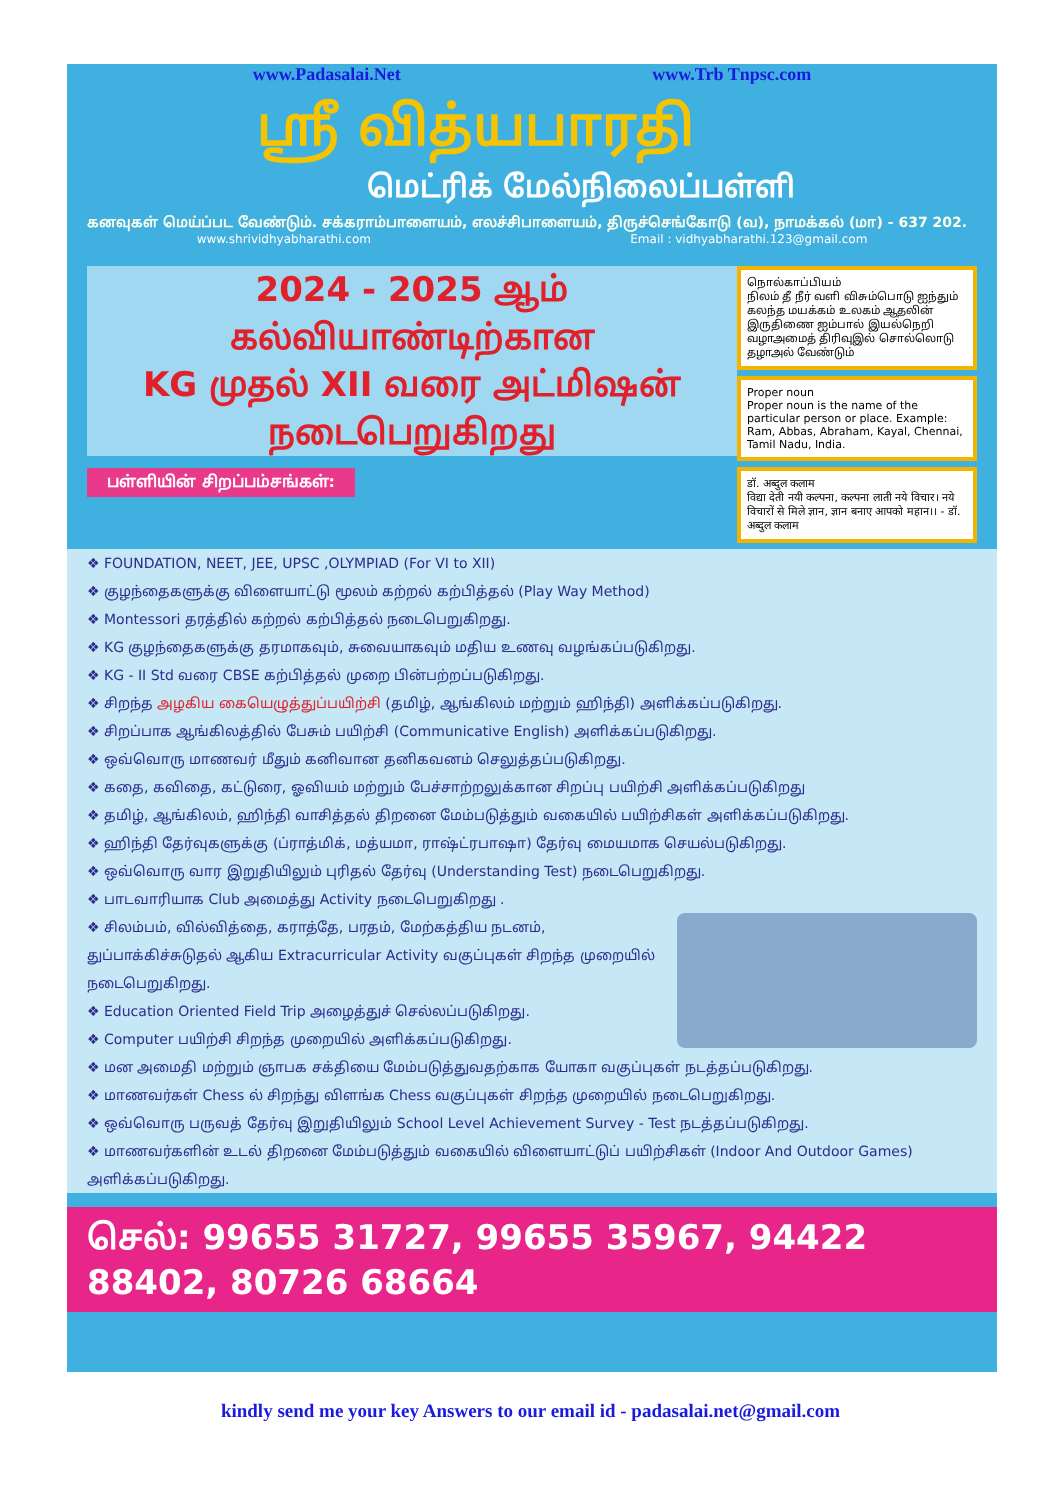www.Padasalai.Net www.Trb Tnpsc.com
ஸ்ரீ வித்யபாரதி
மெட்ரிக் மேல்நிலைப்பள்ளி
கனவுகள் மெய்ப்பட வேண்டும். சக்கராம்பாளையம், எலச்சிபாளையம், திருச்செங்கோடு (வ), நாமக்கல் (மா) - 637 202.
www.shrividhyabharathi.com Email : vidhyabharathi.123@gmail.com
2024 - 2025 ஆம்
கல்வியாண்டிற்கான
KG முதல் XII வரை அட்மிஷன்
நடைபெறுகிறது
பள்ளியின் சிறப்பம்சங்கள்:
நொல்காப்பியம்
நிலம் தீ நீர் வளி விசும்பொடு ஐந்தும் கலந்த மயக்கம் உலகம் ஆதலின் இருதிணை ஐம்பால் இயல்நெறி வழாஅமைத் திரிவுஇல் சொல்லொடு தழாஅல் வேண்டும்
Proper noun
Proper noun is the name of the particular person or place. Example: Ram, Abbas, Abraham, Kayal, Chennai, Tamil Nadu, India.
डॉ. अब्दुल कलाम
विद्या देती नयी कल्पना, कल्पना लाती नये विचार। नये विचारों से मिले ज्ञान, ज्ञान बनाए आपको महान।। - डॉ. अब्दुल कलाम
❖ FOUNDATION, NEET, JEE, UPSC ,OLYMPIAD (For VI to XII)
❖ குழந்தைகளுக்கு விளையாட்டு மூலம் கற்றல் கற்பித்தல் (Play Way Method)
❖ Montessori தரத்தில் கற்றல் கற்பித்தல் நடைபெறுகிறது.
❖ KG குழந்தைகளுக்கு தரமாகவும், சுவையாகவும் மதிய உணவு வழங்கப்படுகிறது.
❖ KG - II Std வரை CBSE கற்பித்தல் முறை பின்பற்றப்படுகிறது.
❖ சிறந்த அழகிய கையெழுத்துப்பயிற்சி (தமிழ், ஆங்கிலம் மற்றும் ஹிந்தி) அளிக்கப்படுகிறது.
❖ சிறப்பாக ஆங்கிலத்தில் பேசும் பயிற்சி (Communicative English) அளிக்கப்படுகிறது.
❖ ஒவ்வொரு மாணவர் மீதும் கனிவான தனிகவனம் செலுத்தப்படுகிறது.
❖ கதை, கவிதை, கட்டுரை, ஓவியம் மற்றும் பேச்சாற்றலுக்கான சிறப்பு பயிற்சி அளிக்கப்படுகிறது
❖ தமிழ், ஆங்கிலம், ஹிந்தி வாசித்தல் திறனை மேம்படுத்தும் வகையில் பயிற்சிகள் அளிக்கப்படுகிறது.
❖ ஹிந்தி தேர்வுகளுக்கு (ப்ராத்மிக், மத்யமா, ராஷ்ட்ரபாஷா) தேர்வு மையமாக செயல்படுகிறது.
❖ ஒவ்வொரு வார இறுதியிலும் புரிதல் தேர்வு (Understanding Test) நடைபெறுகிறது.
❖ பாடவாரியாக Club அமைத்து Activity நடைபெறுகிறது .
❖ சிலம்பம், வில்வித்தை, கராத்தே, பரதம், மேற்கத்திய நடனம், துப்பாக்கிச்சுடுதல் ஆகிய Extracurricular Activity வகுப்புகள் சிறந்த முறையில் நடைபெறுகிறது.
❖ Education Oriented Field Trip அழைத்துச் செல்லப்படுகிறது.
❖ Computer பயிற்சி சிறந்த முறையில் அளிக்கப்படுகிறது.
❖ மன அமைதி மற்றும் ஞாபக சக்தியை மேம்படுத்துவதற்காக யோகா வகுப்புகள் நடத்தப்படுகிறது.
❖ மாணவர்கள் Chess ல் சிறந்து விளங்க Chess வகுப்புகள் சிறந்த முறையில் நடைபெறுகிறது.
❖ ஒவ்வொரு பருவத் தேர்வு இறுதியிலும் School Level Achievement Survey - Test நடத்தப்படுகிறது.
❖ மாணவர்களின் உடல் திறனை மேம்படுத்தும் வகையில் விளையாட்டுப் பயிற்சிகள் (Indoor And Outdoor Games) அளிக்கப்படுகிறது.
செல்: 99655 31727, 99655 35967, 94422 88402, 80726 68664
kindly send me your key Answers to our email id - padasalai.net@gmail.com